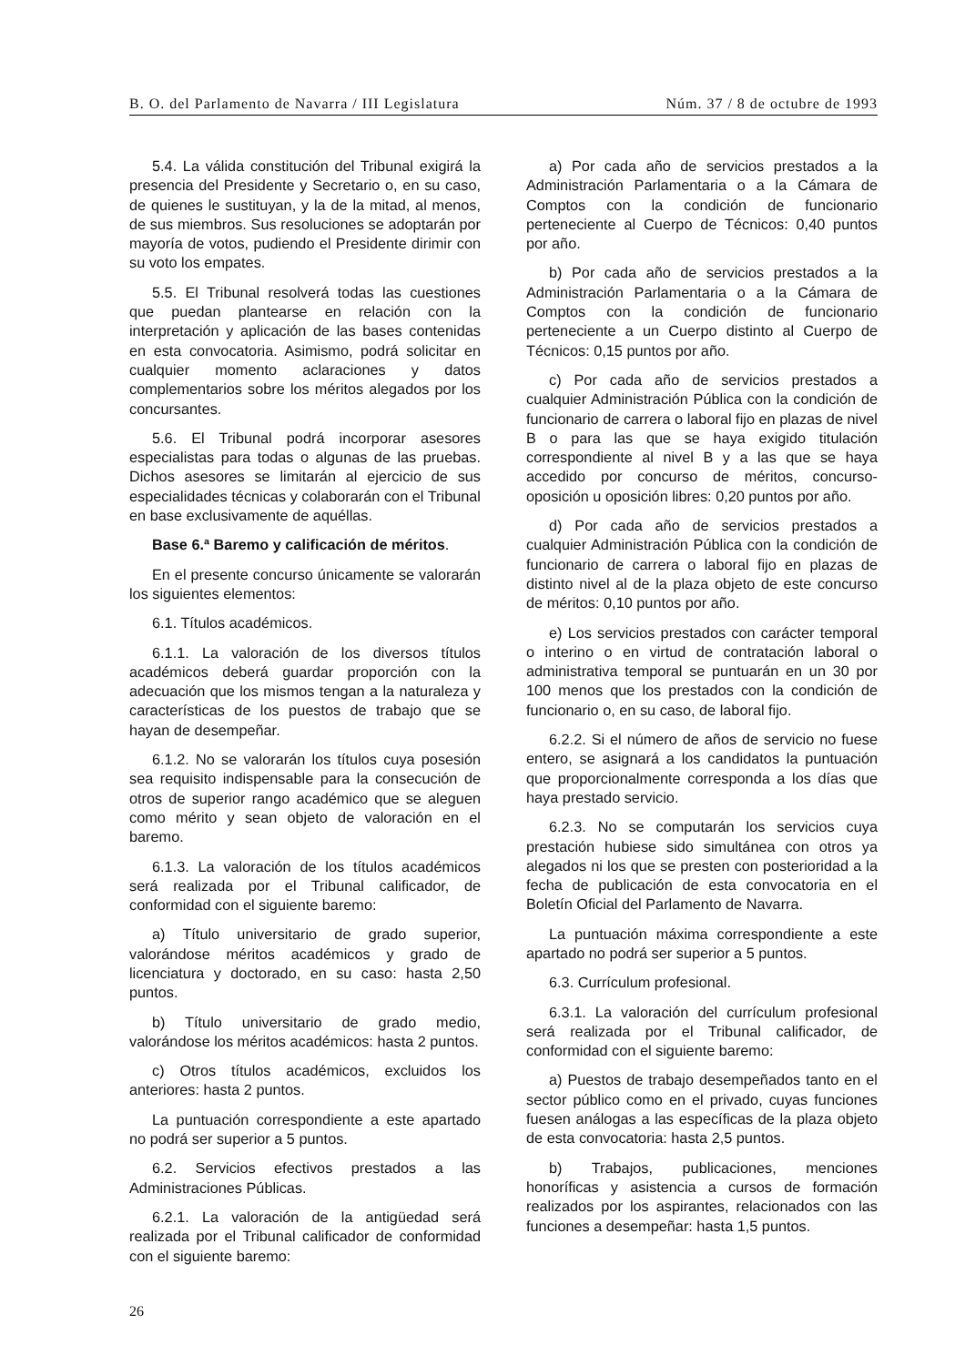B. O. del Parlamento de Navarra / III Legislatura Núm. 37 / 8 de octubre de 1993
5.4. La válida constitución del Tribunal exigirá la presencia del Presidente y Secretario o, en su caso, de quienes le sustituyan, y la de la mitad, al menos, de sus miembros. Sus resoluciones se adoptarán por mayoría de votos, pudiendo el Presidente dirimir con su voto los empates.
5.5. El Tribunal resolverá todas las cuestiones que puedan plantearse en relación con la interpretación y aplicación de las bases contenidas en esta convocatoria. Asimismo, podrá solicitar en cualquier momento aclaraciones y datos complementarios sobre los méritos alegados por los concursantes.
5.6. El Tribunal podrá incorporar asesores especialistas para todas o algunas de las pruebas. Dichos asesores se limitarán al ejercicio de sus especialidades técnicas y colaborarán con el Tribunal en base exclusivamente de aquéllas.
Base 6.ª Baremo y calificación de méritos.
En el presente concurso únicamente se valorarán los siguientes elementos:
6.1. Títulos académicos.
6.1.1. La valoración de los diversos títulos académicos deberá guardar proporción con la adecuación que los mismos tengan a la naturaleza y características de los puestos de trabajo que se hayan de desempeñar.
6.1.2. No se valorarán los títulos cuya posesión sea requisito indispensable para la consecución de otros de superior rango académico que se aleguen como mérito y sean objeto de valoración en el baremo.
6.1.3. La valoración de los títulos académicos será realizada por el Tribunal calificador, de conformidad con el siguiente baremo:
a) Título universitario de grado superior, valorándose méritos académicos y grado de licenciatura y doctorado, en su caso: hasta 2,50 puntos.
b) Título universitario de grado medio, valorándose los méritos académicos: hasta 2 puntos.
c) Otros títulos académicos, excluidos los anteriores: hasta 2 puntos.
La puntuación correspondiente a este apartado no podrá ser superior a 5 puntos.
6.2. Servicios efectivos prestados a las Administraciones Públicas.
6.2.1. La valoración de la antigüedad será realizada por el Tribunal calificador de conformidad con el siguiente baremo:
a) Por cada año de servicios prestados a la Administración Parlamentaria o a la Cámara de Comptos con la condición de funcionario perteneciente al Cuerpo de Técnicos: 0,40 puntos por año.
b) Por cada año de servicios prestados a la Administración Parlamentaria o a la Cámara de Comptos con la condición de funcionario perteneciente a un Cuerpo distinto al Cuerpo de Técnicos: 0,15 puntos por año.
c) Por cada año de servicios prestados a cualquier Administración Pública con la condición de funcionario de carrera o laboral fijo en plazas de nivel B o para las que se haya exigido titulación correspondiente al nivel B y a las que se haya accedido por concurso de méritos, concurso-oposición u oposición libres: 0,20 puntos por año.
d) Por cada año de servicios prestados a cualquier Administración Pública con la condición de funcionario de carrera o laboral fijo en plazas de distinto nivel al de la plaza objeto de este concurso de méritos: 0,10 puntos por año.
e) Los servicios prestados con carácter temporal o interino o en virtud de contratación laboral o administrativa temporal se puntuarán en un 30 por 100 menos que los prestados con la condición de funcionario o, en su caso, de laboral fijo.
6.2.2. Si el número de años de servicio no fuese entero, se asignará a los candidatos la puntuación que proporcionalmente corresponda a los días que haya prestado servicio.
6.2.3. No se computarán los servicios cuya prestación hubiese sido simultánea con otros ya alegados ni los que se presten con posterioridad a la fecha de publicación de esta convocatoria en el Boletín Oficial del Parlamento de Navarra.
La puntuación máxima correspondiente a este apartado no podrá ser superior a 5 puntos.
6.3. Currículum profesional.
6.3.1. La valoración del currículum profesional será realizada por el Tribunal calificador, de conformidad con el siguiente baremo:
a) Puestos de trabajo desempeñados tanto en el sector público como en el privado, cuyas funciones fuesen análogas a las específicas de la plaza objeto de esta convocatoria: hasta 2,5 puntos.
b) Trabajos, publicaciones, menciones honoríficas y asistencia a cursos de formación realizados por los aspirantes, relacionados con las funciones a desempeñar: hasta 1,5 puntos.
26